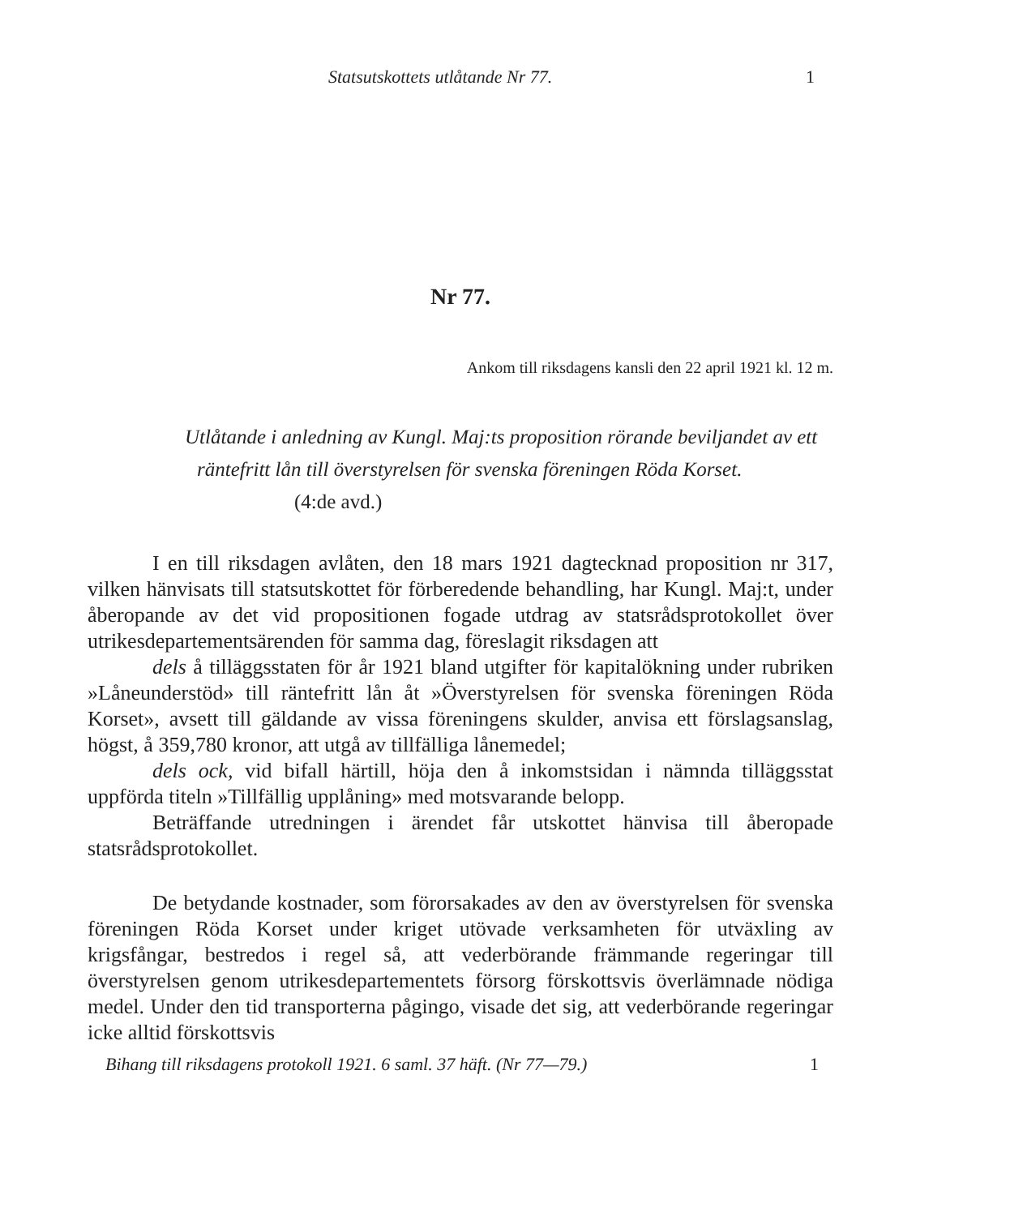Statsutskottets utlåtande Nr 77. 1
Nr 77.
Ankom till riksdagens kansli den 22 april 1921 kl. 12 m.
Utlåtande i anledning av Kungl. Maj:ts proposition rörande beviljandet av ett räntefritt lån till överstyrelsen för svenska föreningen Röda Korset. (4:de avd.)
I en till riksdagen avlåten, den 18 mars 1921 dagtecknad proposition nr 317, vilken hänvisats till statsutskottet för förberedende behandling, har Kungl. Maj:t, under åberopande av det vid propositionen fogade utdrag av statsrådsprotokollet över utrikesdepartementsärenden för samma dag, föreslagit riksdagen att
dels å tilläggsstaten för år 1921 bland utgifter för kapitalökning under rubriken »Låneunderstöd» till räntefritt lån åt »Överstyrelsen för svenska föreningen Röda Korset», avsett till gäldande av vissa föreningens skulder, anvisa ett förslagsanslag, högst, å 359,780 kronor, att utgå av tillfälliga lånemedel;
dels ock, vid bifall härtill, höja den å inkomstsidan i nämnda tilläggsstat uppförda titeln »Tillfällig upplåning» med motsvarande belopp.
Beträffande utredningen i ärendet får utskottet hänvisa till åberopade statsrådsprotokollet.
De betydande kostnader, som förorsakades av den av överstyrelsen för svenska föreningen Röda Korset under kriget utövade verksamheten för utväxling av krigsfångar, bestredos i regel så, att vederbörande främmande regeringar till överstyrelsen genom utrikesdepartementets försorg förskottsvis överlämnade nödiga medel. Under den tid transporterna pågingo, visade det sig, att vederbörande regeringar icke alltid förskottsvis
Bihang till riksdagens protokoll 1921. 6 saml. 37 häft. (Nr 77—79.) 1